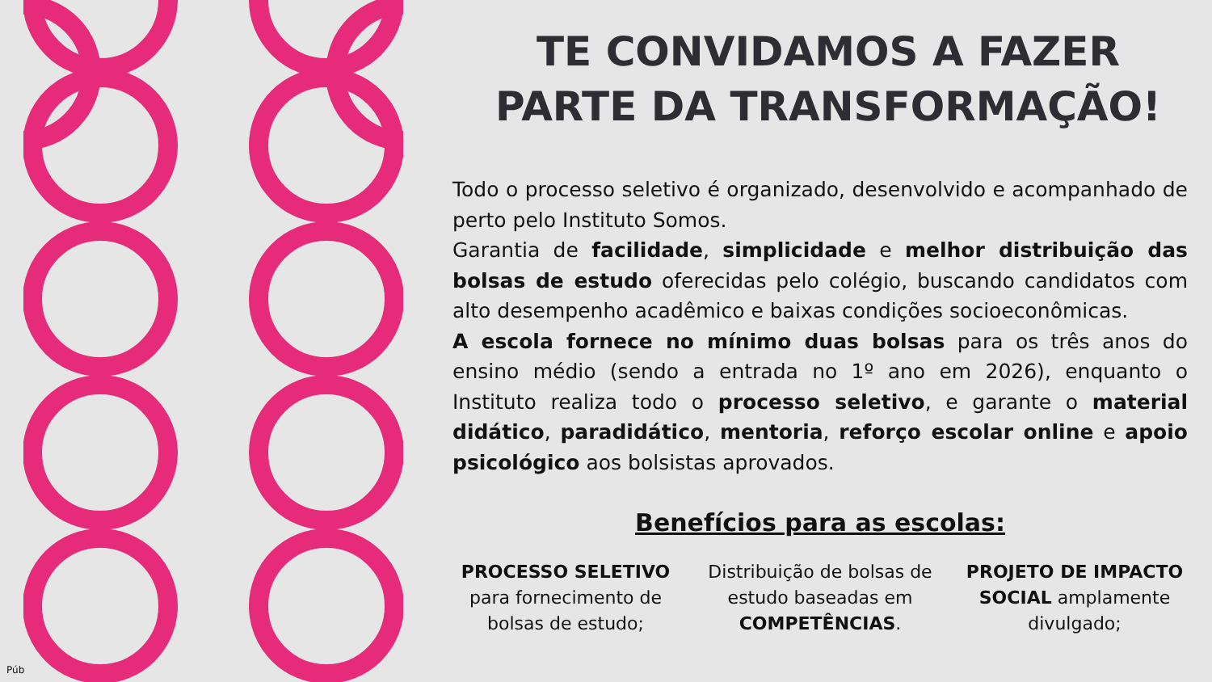TE CONVIDAMOS A FAZER PARTE DA TRANSFORMAÇÃO!
Todo o processo seletivo é organizado, desenvolvido e acompanhado de perto pelo Instituto Somos.
Garantia de facilidade, simplicidade e melhor distribuição das bolsas de estudo oferecidas pelo colégio, buscando candidatos com alto desempenho acadêmico e baixas condições socioeconômicas.
A escola fornece no mínimo duas bolsas para os três anos do ensino médio (sendo a entrada no 1º ano em 2026), enquanto o Instituto realiza todo o processo seletivo, e garante o material didático, paradidático, mentoria, reforço escolar online e apoio psicológico aos bolsistas aprovados.
Benefícios para as escolas:
PROCESSO SELETIVO para fornecimento de bolsas de estudo;
Distribuição de bolsas de estudo baseadas em COMPETÊNCIAS.
PROJETO DE IMPACTO SOCIAL amplamente divulgado;
Púb